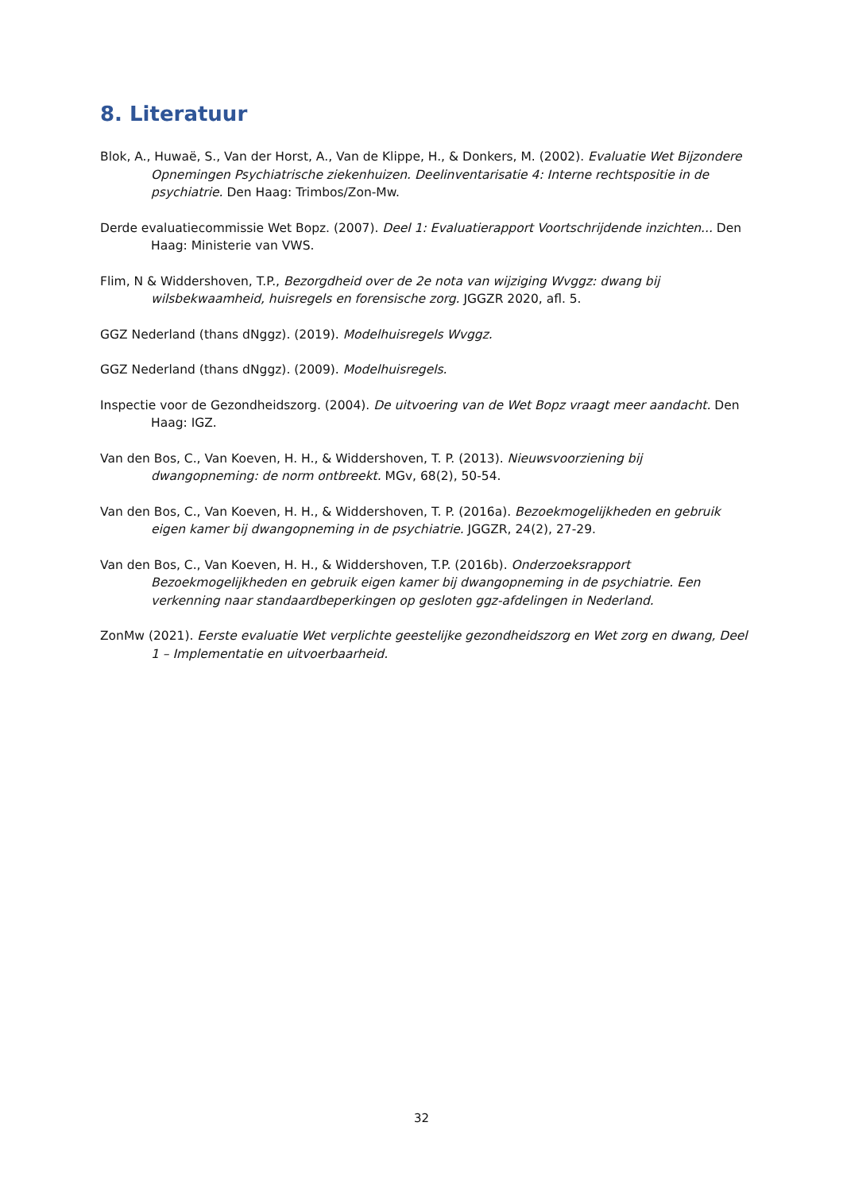8. Literatuur
Blok, A., Huwaë, S., Van der Horst, A., Van de Klippe, H., & Donkers, M. (2002). Evaluatie Wet Bijzondere Opnemingen Psychiatrische ziekenhuizen. Deelinventarisatie 4: Interne rechtspositie in de psychiatrie. Den Haag: Trimbos/Zon-Mw.
Derde evaluatiecommissie Wet Bopz. (2007). Deel 1: Evaluatierapport Voortschrijdende inzichten... Den Haag: Ministerie van VWS.
Flim, N & Widdershoven, T.P., Bezorgdheid over de 2e nota van wijziging Wvggz: dwang bij wilsbekwaamheid, huisregels en forensische zorg. JGGZR 2020, afl. 5.
GGZ Nederland (thans dNggz). (2019). Modelhuisregels Wvggz.
GGZ Nederland (thans dNggz). (2009). Modelhuisregels.
Inspectie voor de Gezondheidszorg. (2004). De uitvoering van de Wet Bopz vraagt meer aandacht. Den Haag: IGZ.
Van den Bos, C., Van Koeven, H. H., & Widdershoven, T. P. (2013). Nieuwsvoorziening bij dwangopneming: de norm ontbreekt. MGv, 68(2), 50-54.
Van den Bos, C., Van Koeven, H. H., & Widdershoven, T. P. (2016a). Bezoekmogelijkheden en gebruik eigen kamer bij dwangopneming in de psychiatrie. JGGZR, 24(2), 27-29.
Van den Bos, C., Van Koeven, H. H., & Widdershoven, T.P. (2016b). Onderzoeksrapport Bezoekmogelijkheden en gebruik eigen kamer bij dwangopneming in de psychiatrie. Een verkenning naar standaardbeperkingen op gesloten ggz-afdelingen in Nederland.
ZonMw (2021). Eerste evaluatie Wet verplichte geestelijke gezondheidszorg en Wet zorg en dwang, Deel 1 – Implementatie en uitvoerbaarheid.
32